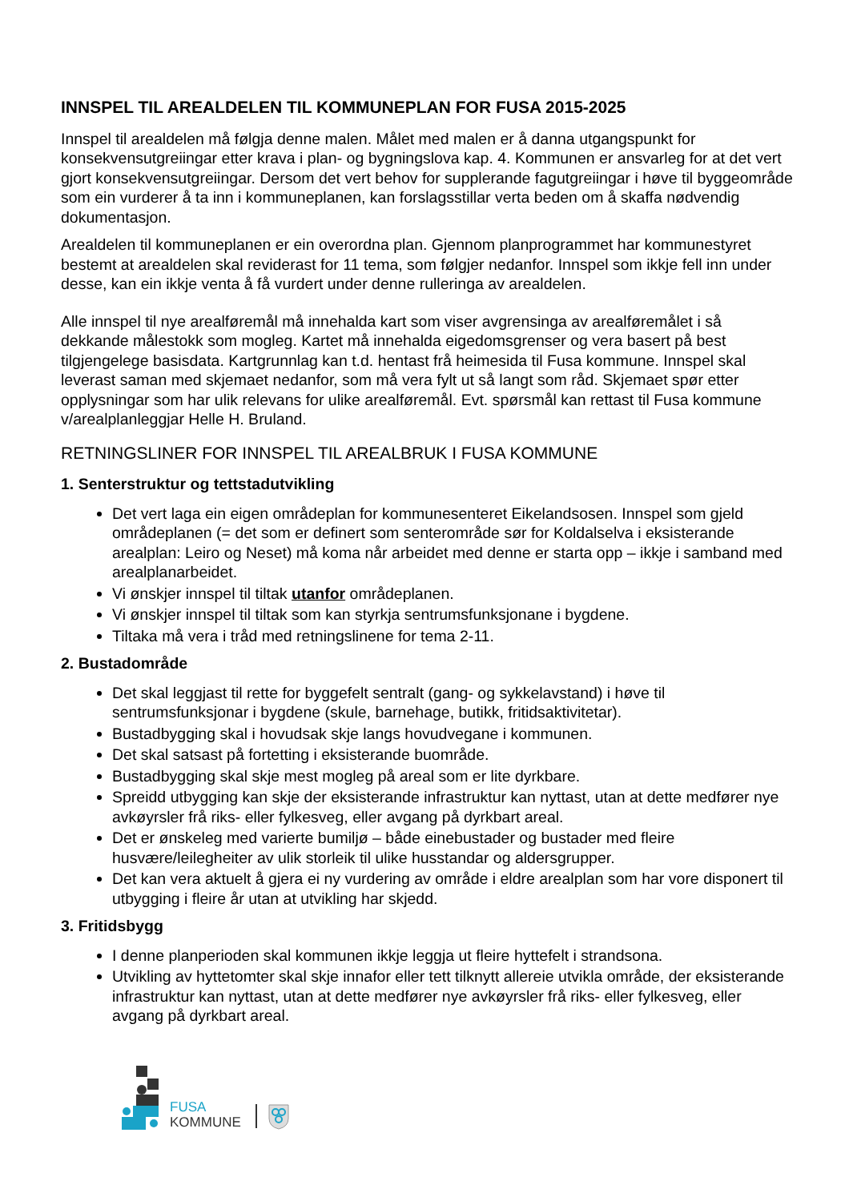INNSPEL TIL AREALDELEN TIL KOMMUNEPLAN FOR FUSA 2015-2025
Innspel til arealdelen må følgja denne malen. Målet med malen er å danna utgangspunkt for konsekvensutgreiingar etter krava i plan- og bygningslova kap. 4. Kommunen er ansvarleg for at det vert gjort konsekvensutgreiingar. Dersom det vert behov for supplerande fagutgreiingar i høve til byggeområde som ein vurderer å ta inn i kommuneplanen, kan forslagsstillar verta beden om å skaffa nødvendig dokumentasjon.
Arealdelen til kommuneplanen er ein overordna plan. Gjennom planprogrammet har kommunestyret bestemt at arealdelen skal reviderast for 11 tema, som følgjer nedanfor. Innspel som ikkje fell inn under desse, kan ein ikkje venta å få vurdert under denne rulleringa av arealdelen.
Alle innspel til nye arealføremål må innehalda kart som viser avgrensinga av arealføremålet i så dekkande målestokk som mogleg. Kartet må innehalda eigedomsgrenser og vera basert på best tilgjengelege basisdata. Kartgrunnlag kan t.d. hentast frå heimesida til Fusa kommune. Innspel skal leverast saman med skjemaet nedanfor, som må vera fylt ut så langt som råd. Skjemaet spør etter opplysningar som har ulik relevans for ulike arealføremål. Evt. spørsmål kan rettast til Fusa kommune v/arealplanleggjar Helle H. Bruland.
RETNINGSLINER FOR INNSPEL TIL AREALBRUK I FUSA KOMMUNE
1. Senterstruktur og tettstadutvikling
Det vert laga ein eigen områdeplan for kommunesenteret Eikelandsosen. Innspel som gjeld områdeplanen (= det som er definert som senterområde sør for Koldalselva i eksisterande arealplan: Leiro og Neset) må koma når arbeidet med denne er starta opp – ikkje i samband med arealplanarbeidet.
Vi ønskjer innspel til tiltak utanfor områdeplanen.
Vi ønskjer innspel til tiltak som kan styrkja sentrumsfunksjonane i bygdene.
Tiltaka må vera i tråd med retningslinene for tema 2-11.
2. Bustadområde
Det skal leggjast til rette for byggefelt sentralt (gang- og sykkelavstand) i høve til sentrumsfunksjonar i bygdene (skule, barnehage, butikk, fritidsaktivitetar).
Bustadbygging skal i hovudsak skje langs hovudvegane i kommunen.
Det skal satsast på fortetting i eksisterande buområde.
Bustadbygging skal skje mest mogleg på areal som er lite dyrkbare.
Spreidd utbygging kan skje der eksisterande infrastruktur kan nyttast, utan at dette medfører nye avkøyrsler frå riks- eller fylkesveg, eller avgang på dyrkbart areal.
Det er ønskeleg med varierte bumiljø – både einebustader og bustader med fleire husvære/leilegheiter av ulik storleik til ulike husstandar og aldersgrupper.
Det kan vera aktuelt å gjera ei ny vurdering av område i eldre arealplan som har vore disponert til utbygging i fleire år utan at utvikling har skjedd.
3. Fritidsbygg
I denne planperioden skal kommunen ikkje leggja ut fleire hyttefelt i strandsona.
Utvikling av hyttetomter skal skje innafor eller tett tilknytt allereie utvikla område, der eksisterande infrastruktur kan nyttast, utan at dette medfører nye avkøyrsler frå riks- eller fylkesveg, eller avgang på dyrkbart areal.
FUSA
KOMMUNE